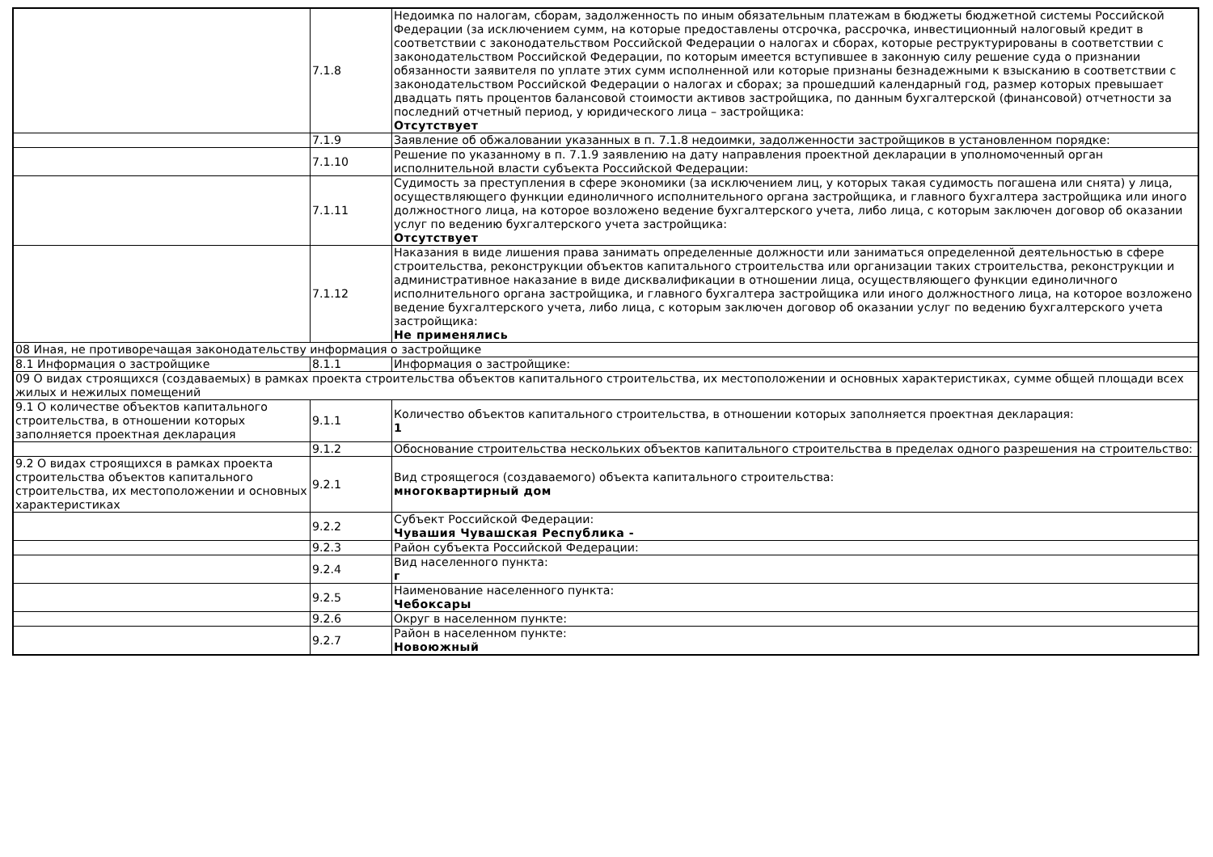| | 7.1.8 | Недоимка по налогам, сборам, задолженность по иным обязательным платежам в бюджеты бюджетной системы Российской Федерации (за исключением сумм, на которые предоставлены отсрочка, рассрочка, инвестиционный налоговый кредит в соответствии с законодательством Российской Федерации о налогах и сборах, которые реструктурированы в соответствии с законодательством Российской Федерации, по которым имеется вступившее в законную силу решение суда о признании обязанности заявителя по уплате этих сумм исполненной или которые признаны безнадежными к взысканию в соответствии с законодательством Российской Федерации о налогах и сборах; за прошедший календарный год, размер которых превышает двадцать пять процентов балансовой стоимости активов застройщика, по данным бухгалтерской (финансовой) отчетности за последний отчетный период, у юридического лица – застройщика: Отсутствует |
| | 7.1.9 | Заявление об обжаловании указанных в п. 7.1.8 недоимки, задолженности застройщиков в установленном порядке: |
| | 7.1.10 | Решение по указанному в п. 7.1.9 заявлению на дату направления проектной декларации в уполномоченный орган исполнительной власти субъекта Российской Федерации: |
| | 7.1.11 | Судимость за преступления в сфере экономики (за исключением лиц, у которых такая судимость погашена или снята) у лица, осуществляющего функции единоличного исполнительного органа застройщика, и главного бухгалтера застройщика или иного должностного лица, на которое возложено ведение бухгалтерского учета, либо лица, с которым заключен договор об оказании услуг по ведению бухгалтерского учета застройщика: Отсутствует |
| | 7.1.12 | Наказания в виде лишения права занимать определенные должности или заниматься определенной деятельностью в сфере строительства, реконструкции объектов капитального строительства или организации таких строительства, реконструкции и административное наказание в виде дисквалификации в отношении лица, осуществляющего функции единоличного исполнительного органа застройщика, и главного бухгалтера застройщика или иного должностного лица, на которое возложено ведение бухгалтерского учета, либо лица, с которым заключен договор об оказании услуг по ведению бухгалтерского учета застройщика: Не применялись |
| 08 Иная, не противоречащая законодательству информация о застройщике | | |
| 8.1 Информация о застройщике | 8.1.1 | Информация о застройщике: |
| 09 О видах строящихся (создаваемых) в рамках проекта строительства объектов капитального строительства, их местоположении и основных характеристиках, сумме общей площади всех жилых и нежилых помещений | | |
| 9.1 О количестве объектов капитального строительства, в отношении которых заполняется проектная декларация | 9.1.1 | Количество объектов капитального строительства, в отношении которых заполняется проектная декларация: 1 |
| | 9.1.2 | Обоснование строительства нескольких объектов капитального строительства в пределах одного разрешения на строительство: |
| 9.2 О видах строящихся в рамках проекта строительства объектов капитального строительства, их местоположении и основных характеристиках | 9.2.1 | Вид строящегося (создаваемого) объекта капитального строительства: многоквартирный дом |
| | 9.2.2 | Субъект Российской Федерации: Чувашия Чувашская Республика - |
| | 9.2.3 | Район субъекта Российской Федерации: |
| | 9.2.4 | Вид населенного пункта: г |
| | 9.2.5 | Наименование населенного пункта: Чебоксары |
| | 9.2.6 | Округ в населенном пункте: |
| | 9.2.7 | Район в населенном пункте: Новоюжный |